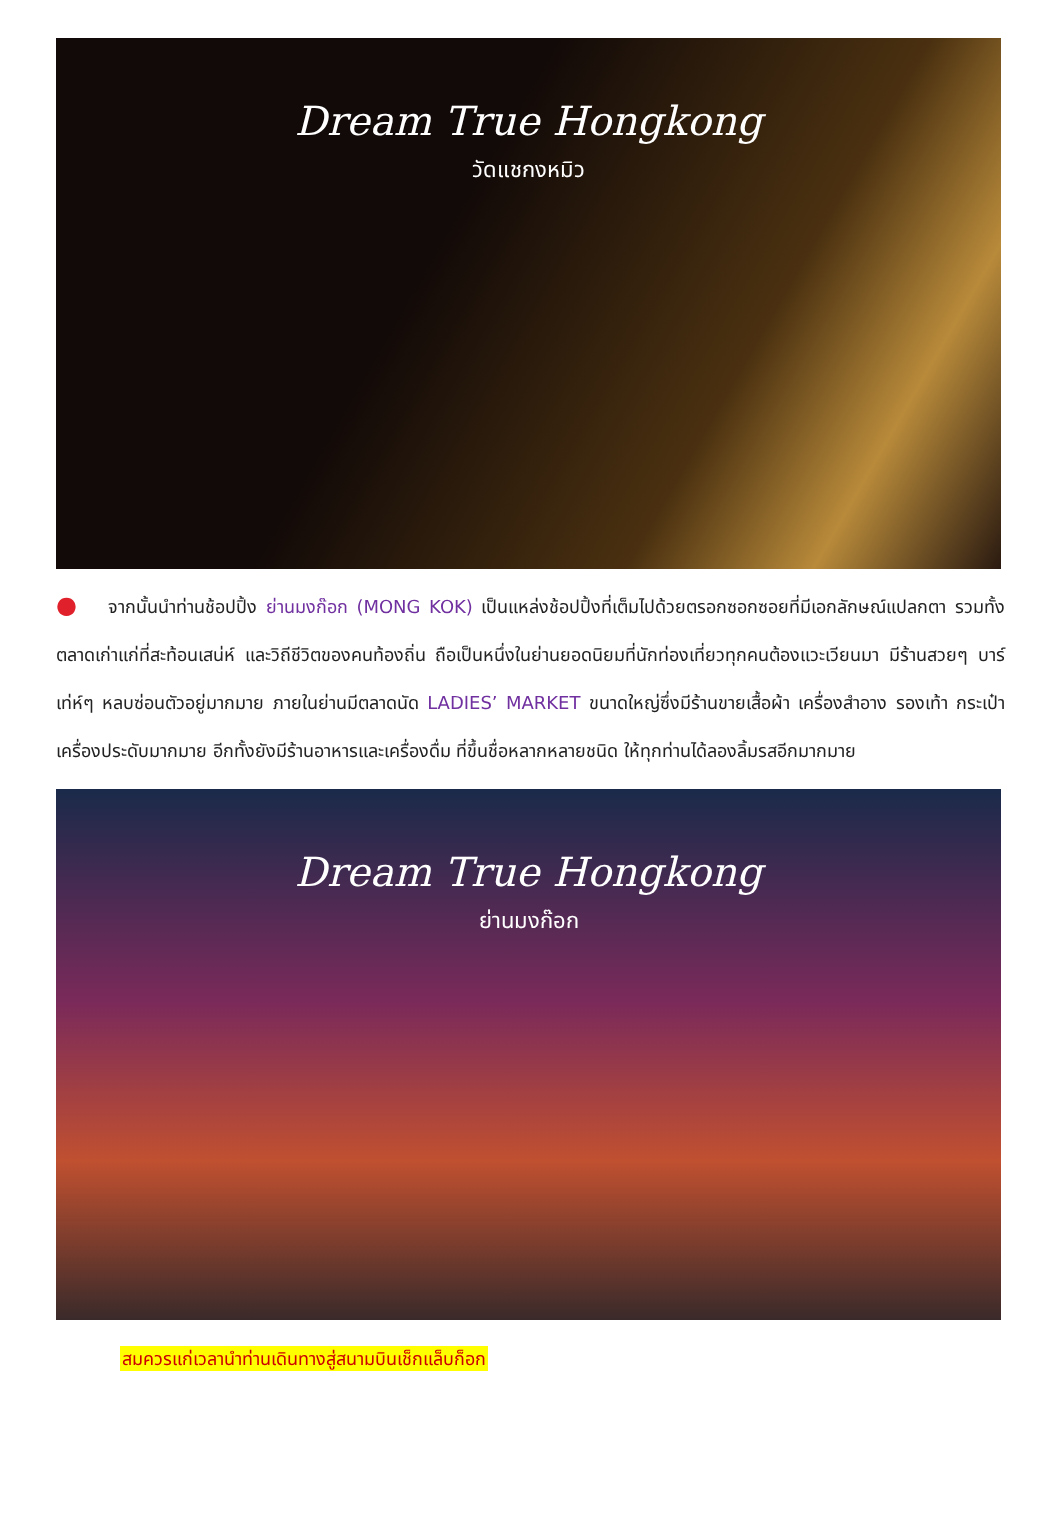Dream True Hongkong
วัดแชกงหมิว
● จากนั้นนำท่านช้อปปิ้ง ย่านมงก๊อก (MONG KOK) เป็นแหล่งช้อปปิ้งที่เต็มไปด้วยตรอกซอกซอยที่มีเอกลักษณ์แปลกตา รวมทั้งตลาดเก่าแก่ที่สะท้อนเสน่ห์ และวิถีชีวิตของคนท้องถิ่น ถือเป็นหนึ่งในย่านยอดนิยมที่นักท่องเที่ยวทุกคนต้องแวะเวียนมา มีร้านสวยๆ บาร์เท่ห์ๆ หลบซ่อนตัวอยู่มากมาย ภายในย่านมีตลาดนัด LADIES’ MARKET ขนาดใหญ่ซึ่งมีร้านขายเสื้อผ้า เครื่องสำอาง รองเท้า กระเป๋า เครื่องประดับมากมาย อีกทั้งยังมีร้านอาหารและเครื่องดื่ม ที่ขึ้นชื่อหลากหลายชนิด ให้ทุกท่านได้ลองลิ้มรสอีกมากมาย
Dream True Hongkong
ย่านมงก๊อก
สมควรแก่เวลานำท่านเดินทางสู่สนามบินเช็กแล็บก็อก